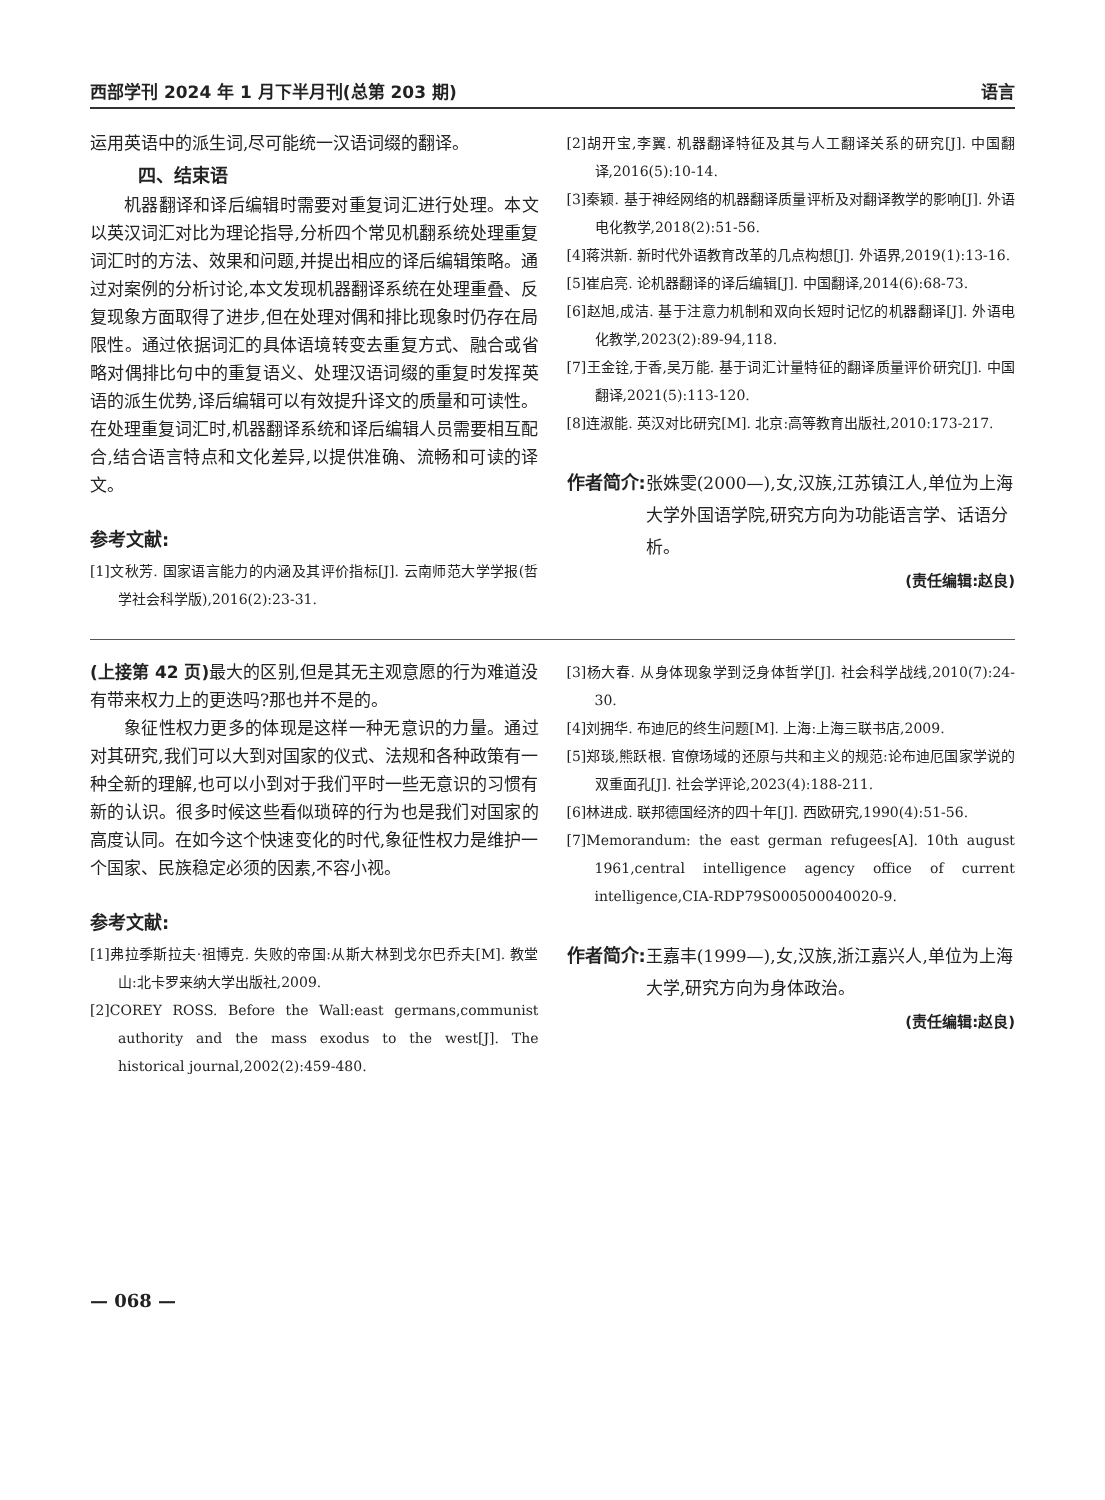西部学刊 2024 年 1 月下半月刊(总第 203 期) 语言
运用英语中的派生词,尽可能统一汉语词缀的翻译。
四、结束语
机器翻译和译后编辑时需要对重复词汇进行处理。本文以英汉词汇对比为理论指导,分析四个常见机翻系统处理重复词汇时的方法、效果和问题,并提出相应的译后编辑策略。通过对案例的分析讨论,本文发现机器翻译系统在处理重叠、反复现象方面取得了进步,但在处理对偶和排比现象时仍存在局限性。通过依据词汇的具体语境转变去重复方式、融合或省略对偶排比句中的重复语义、处理汉语词缀的重复时发挥英语的派生优势,译后编辑可以有效提升译文的质量和可读性。在处理重复词汇时,机器翻译系统和译后编辑人员需要相互配合,结合语言特点和文化差异,以提供准确、流畅和可读的译文。
参考文献:
[1]文秋芳. 国家语言能力的内涵及其评价指标[J]. 云南师范大学学报(哲学社会科学版),2016(2):23-31.
[2]胡开宝,李翼. 机器翻译特征及其与人工翻译关系的研究[J]. 中国翻译,2016(5):10-14.
[3]秦颖. 基于神经网络的机器翻译质量评析及对翻译教学的影响[J]. 外语电化教学,2018(2):51-56.
[4]蒋洪新. 新时代外语教育改革的几点构想[J]. 外语界,2019(1):13-16.
[5]崔启亮. 论机器翻译的译后编辑[J]. 中国翻译,2014(6):68-73.
[6]赵旭,成洁. 基于注意力机制和双向长短时记忆的机器翻译[J]. 外语电化教学,2023(2):89-94,118.
[7]王金铨,于香,吴万能. 基于词汇计量特征的翻译质量评价研究[J]. 中国翻译,2021(5):113-120.
[8]连淑能. 英汉对比研究[M]. 北京:高等教育出版社,2010:173-217.
作者简介: 张姝雯(2000—),女,汉族,江苏镇江人,单位为上海大学外国语学院,研究方向为功能语言学、话语分析。
(责任编辑:赵良)
(上接第 42 页) 最大的区别,但是其无主观意愿的行为难道没有带来权力上的更迭吗?那也并不是的。
象征性权力更多的体现是这样一种无意识的力量。通过对其研究,我们可以大到对国家的仪式、法规和各种政策有一种全新的理解,也可以小到对于我们平时一些无意识的习惯有新的认识。很多时候这些看似琐碎的行为也是我们对国家的高度认同。在如今这个快速变化的时代,象征性权力是维护一个国家、民族稳定必须的因素,不容小视。
参考文献:
[1]弗拉季斯拉夫·祖博克. 失败的帝国:从斯大林到戈尔巴乔夫[M]. 教堂山:北卡罗来纳大学出版社,2009.
[2]COREY ROSS. Before the Wall:east germans,communist authority and the mass exodus to the west[J]. The historical journal,2002(2):459-480.
[3]杨大春. 从身体现象学到泛身体哲学[J]. 社会科学战线,2010(7):24-30.
[4]刘拥华. 布迪厄的终生问题[M]. 上海:上海三联书店,2009.
[5]郑琰,熊跃根. 官僚场域的还原与共和主义的规范:论布迪厄国家学说的双重面孔[J]. 社会学评论,2023(4):188-211.
[6]林进成. 联邦德国经济的四十年[J]. 西欧研究,1990(4):51-56.
[7]Memorandum: the east german refugees[A]. 10th august 1961,central intelligence agency office of current intelligence,CIA-RDP79S000500040020-9.
作者简介: 王嘉丰(1999—),女,汉族,浙江嘉兴人,单位为上海大学,研究方向为身体政治。
(责任编辑:赵良)
— 068 —